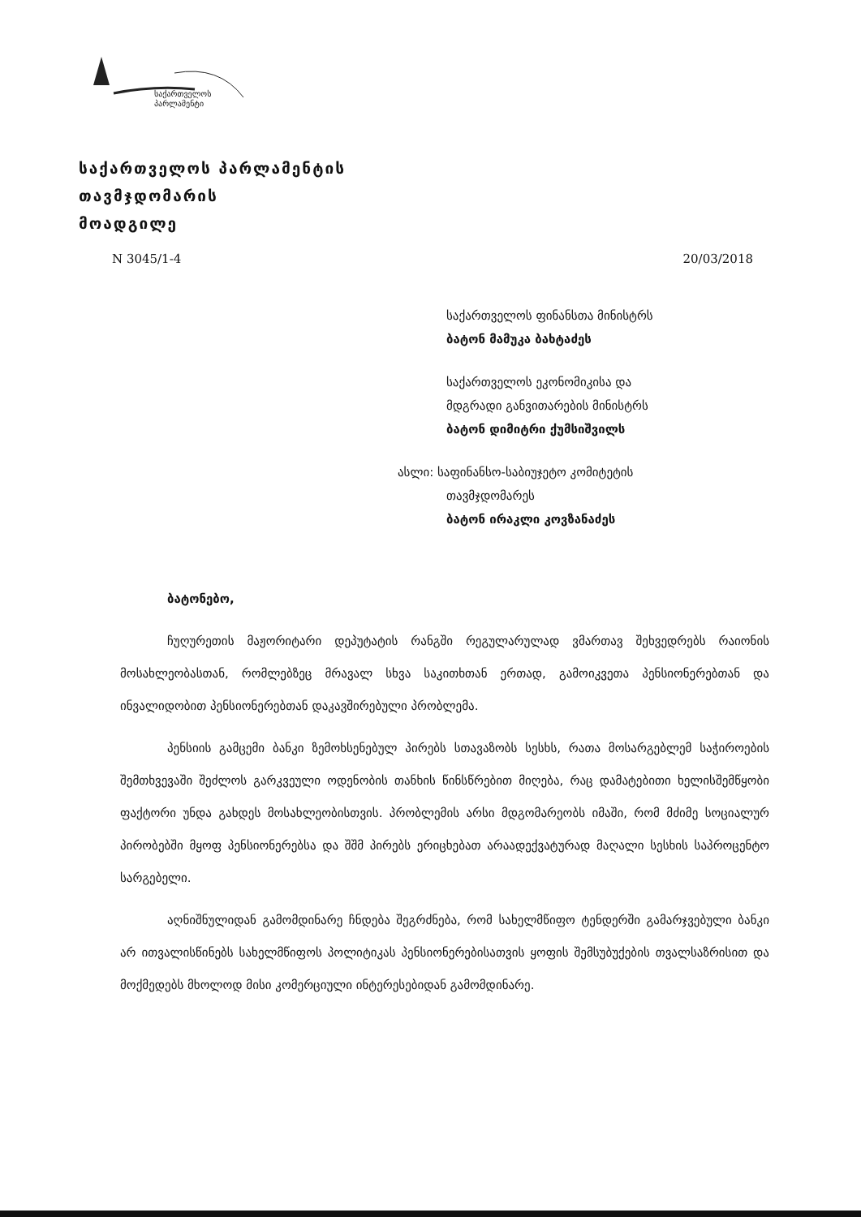საქართველოს
პარლამენტი
საქართველოს პარლამენტის
თავმჯდომარის
მოადგილე
N 3045/1-4 20/03/2018
საქართველოს ფინანსთა მინისტრს
ბატონ მამუკა ბახტაძეს
საქართველოს ეკონომიკისა და
მდგრადი განვითარების მინისტრს
ბატონ დიმიტრი ქუმსიშვილს
ასლი: საფინანსო-საბიუჯეტო კომიტეტის
თავმჯდომარეს
ბატონ ირაკლი კოვზანაძეს
ბატონებო,
ჩუღურეთის მაჟორიტარი დეპუტატის რანგში რეგულარულად ვმართავ შეხვედრებს რაიონის მოსახლეობასთან, რომლებზეც მრავალ სხვა საკითხთან ერთად, გამოიკვეთა პენსიონერებთან და ინვალიდობით პენსიონერებთან დაკავშირებული პრობლემა.
პენსიის გამცემი ბანკი ზემოხსენებულ პირებს სთავაზობს სესხს, რათა მოსარგებლემ საჭიროების შემთხვევაში შეძლოს გარკვეული ოდენობის თანხის წინსწრებით მიღება, რაც დამატებითი ხელისშემწყობი ფაქტორი უნდა გახდეს მოსახლეობისთვის. პრობლემის არსი მდგომარეობს იმაში, რომ მძიმე სოციალურ პირობებში მყოფ პენსიონერებსა და შშმ პირებს ერიცხებათ არაადექვატურად მაღალი სესხის საპროცენტო სარგებელი.
აღნიშნულიდან გამომდინარე ჩნდება შეგრძნება, რომ სახელმწიფო ტენდერში გამარჯვებული ბანკი არ ითვალისწინებს სახელმწიფოს პოლიტიკას პენსიონერებისათვის ყოფის შემსუბუქების თვალსაზრისით და მოქმედებს მხოლოდ მისი კომერციული ინტერესებიდან გამომდინარე.